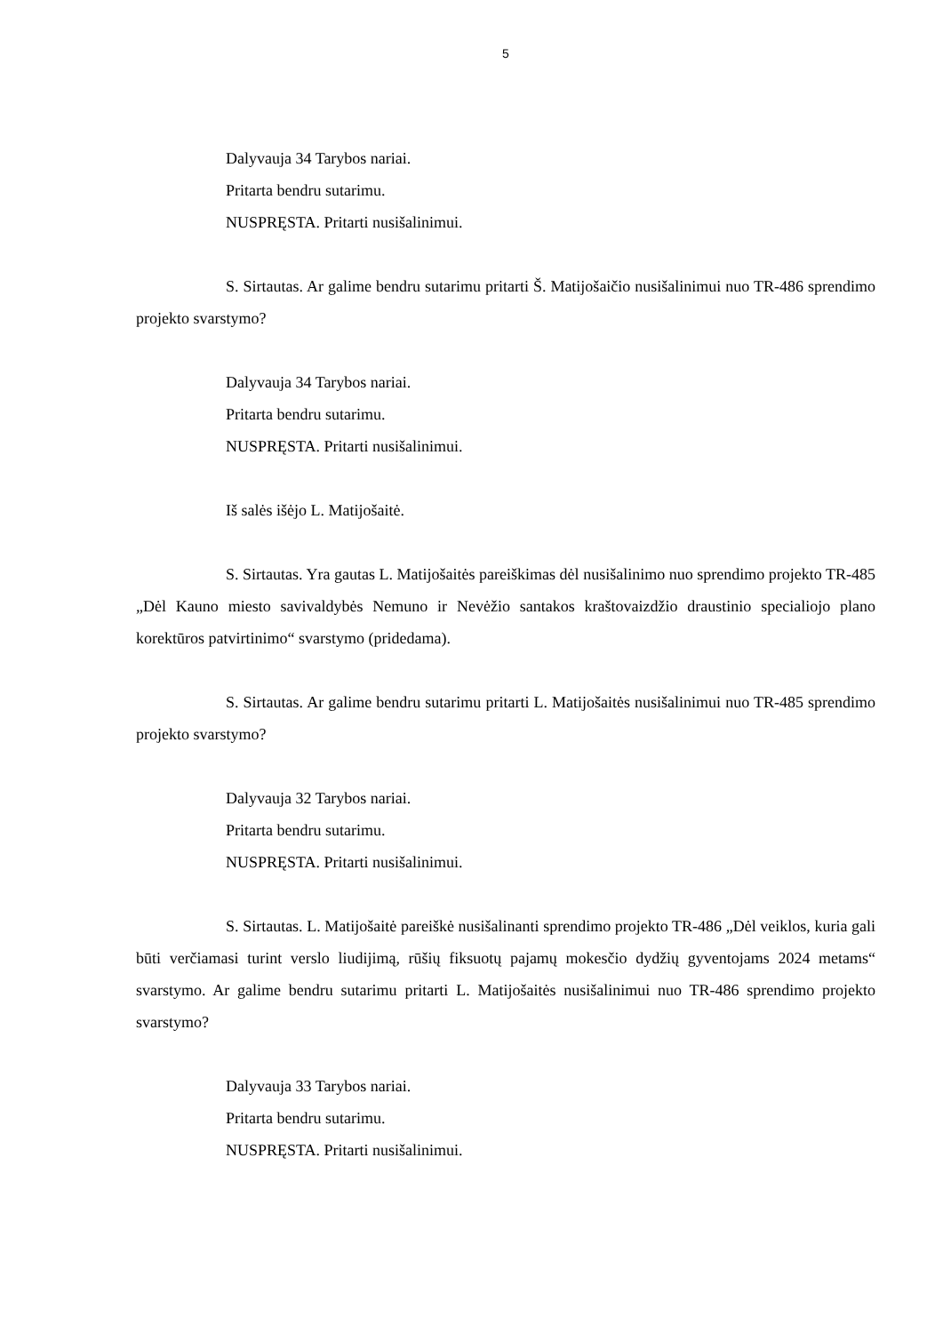5
Dalyvauja 34 Tarybos nariai.
Pritarta bendru sutarimu.
NUSPRĘSTA. Pritarti nusišalinimui.
S. Sirtautas. Ar galime bendru sutarimu pritarti Š. Matijošaičio nusišalinimui nuo TR-486 sprendimo projekto svarstymo?
Dalyvauja 34 Tarybos nariai.
Pritarta bendru sutarimu.
NUSPRĘSTA. Pritarti nusišalinimui.
Iš salės išėjo L. Matijošaitė.
S. Sirtautas. Yra gautas L. Matijošaitės pareiškimas dėl nusišalinimo nuo sprendimo projekto TR-485 „Dėl Kauno miesto savivaldybės Nemuno ir Nevėžio santakos kraštovaizdžio draustinio specialiojo plano korektūros patvirtinimo“ svarstymo (pridedama).
S. Sirtautas. Ar galime bendru sutarimu pritarti L. Matijošaitės nusišalinimui nuo TR-485 sprendimo projekto svarstymo?
Dalyvauja 32 Tarybos nariai.
Pritarta bendru sutarimu.
NUSPRĘSTA. Pritarti nusišalinimui.
S. Sirtautas. L. Matijošaitė pareiškė nusišalinanti sprendimo projekto TR-486 „Dėl veiklos, kuria gali būti verčiamasi turint verslo liudijimą, rūšių fiksuotų pajamų mokesčio dydžių gyventojams 2024 metams“ svarstymo. Ar galime bendru sutarimu pritarti L. Matijošaitės nusišalinimui nuo TR-486 sprendimo projekto svarstymo?
Dalyvauja 33 Tarybos nariai.
Pritarta bendru sutarimu.
NUSPRĘSTA. Pritarti nusišalinimui.